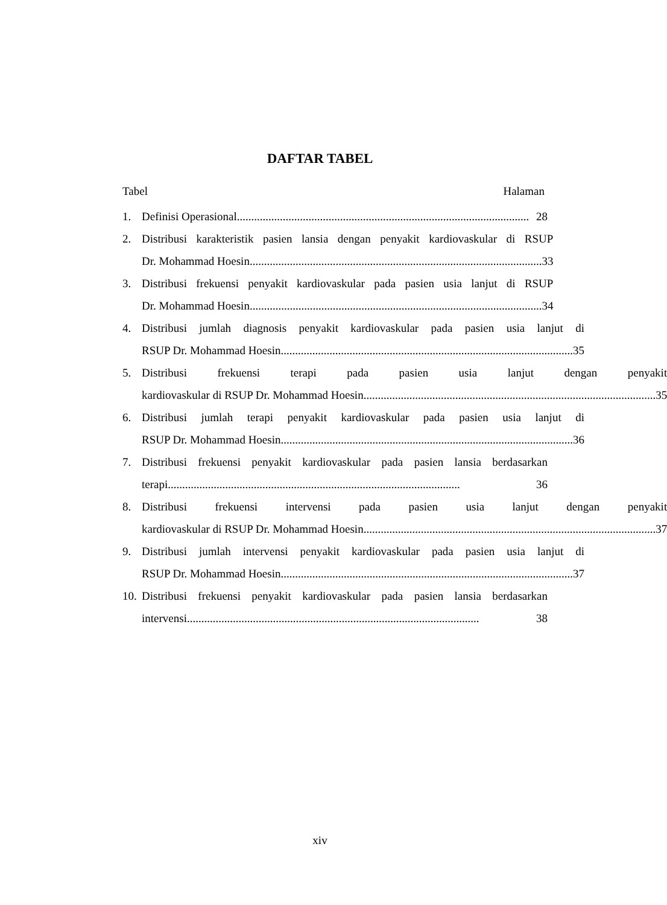DAFTAR TABEL
Tabel Halaman
1. Definisi Operasional ...................................................................................................... 28
2. Distribusi karakteristik pasien lansia dengan penyakit kardiovaskular di RSUP
Dr. Mohammad Hoesin...................................................................................................... 33
3. Distribusi frekuensi penyakit kardiovaskular pada pasien usia lanjut di RSUP
Dr. Mohammad Hoesin...................................................................................................... 34
4. Distribusi jumlah diagnosis penyakit kardiovaskular pada pasien usia lanjut di
RSUP Dr. Mohammad Hoesin...................................................................................................... 35
5. Distribusi frekuensi terapi pada pasien usia lanjut dengan penyakit
kardiovaskular di RSUP Dr. Mohammad Hoesin ...................................................................................................... 35
6. Distribusi jumlah terapi penyakit kardiovaskular pada pasien usia lanjut di
RSUP Dr. Mohammad Hoesin...................................................................................................... 36
7. Distribusi frekuensi penyakit kardiovaskular pada pasien lansia berdasarkan
terapi...................................................................................................... 36
8. Distribusi frekuensi intervensi pada pasien usia lanjut dengan penyakit
kardiovaskular di RSUP Dr. Mohammad Hoesin ...................................................................................................... 37
9. Distribusi jumlah intervensi penyakit kardiovaskular pada pasien usia lanjut di
RSUP Dr. Mohammad Hoesin...................................................................................................... 37
10.
Distribusi frekuensi penyakit kardiovaskular pada pasien lansia berdasarkan
intervensi ...................................................................................................... 38
xiv